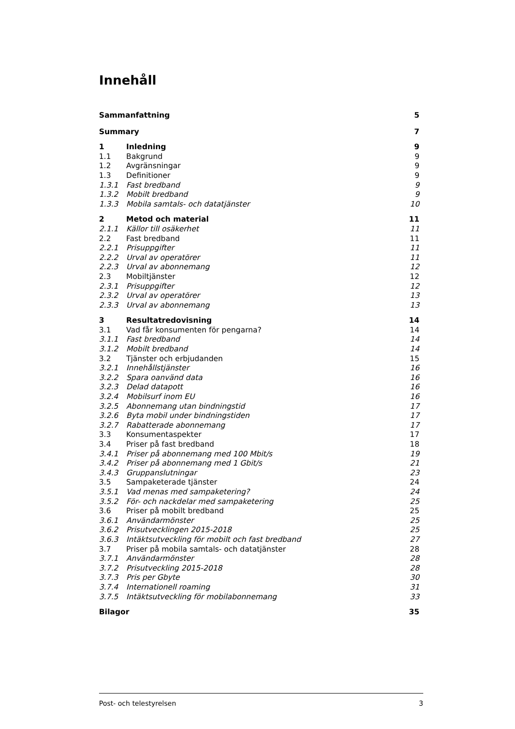Innehåll
Sammanfattning 5
Summary 7
1 Inledning 9
1.1 Bakgrund 9
1.2 Avgränsningar 9
1.3 Definitioner 9
1.3.1 Fast bredband 9
1.3.2 Mobilt bredband 9
1.3.3 Mobila samtals- och datatjänster 10
2 Metod och material 11
2.1.1 Källor till osäkerhet 11
2.2 Fast bredband 11
2.2.1 Prisuppgifter 11
2.2.2 Urval av operatörer 11
2.2.3 Urval av abonnemang 12
2.3 Mobiltjänster 12
2.3.1 Prisuppgifter 12
2.3.2 Urval av operatörer 13
2.3.3 Urval av abonnemang 13
3 Resultatredovisning 14
3.1 Vad får konsumenten för pengarna? 14
3.1.1 Fast bredband 14
3.1.2 Mobilt bredband 14
3.2 Tjänster och erbjudanden 15
3.2.1 Innehållstjänster 16
3.2.2 Spara oanvänd data 16
3.2.3 Delad datapott 16
3.2.4 Mobilsurf inom EU 16
3.2.5 Abonnemang utan bindningstid 17
3.2.6 Byta mobil under bindningstiden 17
3.2.7 Rabatterade abonnemang 17
3.3 Konsumentaspekter 17
3.4 Priser på fast bredband 18
3.4.1 Priser på abonnemang med 100 Mbit/s 19
3.4.2 Priser på abonnemang med 1 Gbit/s 21
3.4.3 Gruppanslutningar 23
3.5 Sampaketerade tjänster 24
3.5.1 Vad menas med sampaketering? 24
3.5.2 För- och nackdelar med sampaketering 25
3.6 Priser på mobilt bredband 25
3.6.1 Användarmönster 25
3.6.2 Prisutvecklingen 2015-2018 25
3.6.3 Intäktsutveckling för mobilt och fast bredband 27
3.7 Priser på mobila samtals- och datatjänster 28
3.7.1 Användarmönster 28
3.7.2 Prisutveckling 2015-2018 28
3.7.3 Pris per Gbyte 30
3.7.4 Internationell roaming 31
3.7.5 Intäktsutveckling för mobilabonnemang 33
Bilagor 35
Post- och telestyrelsen 3